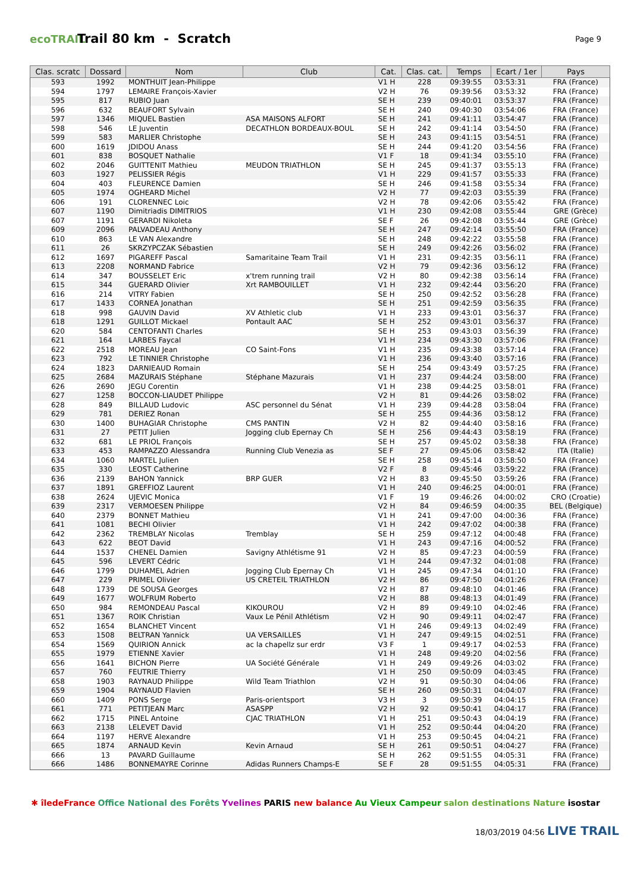ecoTRAIL
Trail 80 km - Scratch
Page 9
| Clas. scratc | Dossard | Nom | Club | Cat. | Clas. cat. | Temps | Ecart / 1er | Pays |
| --- | --- | --- | --- | --- | --- | --- | --- | --- |
| 593 | 1992 | MONTHUIT Jean-Philippe | | V1 H | 228 | 09:39:55 | 03:53:31 | FRA (France) |
| 594 | 1797 | LEMAIRE François-Xavier | | V2 H | 76 | 09:39:56 | 03:53:32 | FRA (France) |
| 595 | 817 | RUBIO Juan | | SE H | 239 | 09:40:01 | 03:53:37 | FRA (France) |
| 596 | 632 | BEAUFORT Sylvain | | SE H | 240 | 09:40:30 | 03:54:06 | FRA (France) |
| 597 | 1346 | MIQUEL Bastien | ASA MAISONS ALFORT | SE H | 241 | 09:41:11 | 03:54:47 | FRA (France) |
| 598 | 546 | LE Juventin | DECATHLON BORDEAUX-BOUL | SE H | 242 | 09:41:14 | 03:54:50 | FRA (France) |
| 599 | 583 | MARLIER Christophe | | SE H | 243 | 09:41:15 | 03:54:51 | FRA (France) |
| 600 | 1619 | JDIDOU Anass | | SE H | 244 | 09:41:20 | 03:54:56 | FRA (France) |
| 601 | 838 | BOSQUET Nathalie | | V1 F | 18 | 09:41:34 | 03:55:10 | FRA (France) |
| 602 | 2046 | GUITTENIT Mathieu | MEUDON TRIATHLON | SE H | 245 | 09:41:37 | 03:55:13 | FRA (France) |
| 603 | 1927 | PELISSIER Régis | | V1 H | 229 | 09:41:57 | 03:55:33 | FRA (France) |
| 604 | 403 | FLEURENCE Damien | | SE H | 246 | 09:41:58 | 03:55:34 | FRA (France) |
| 605 | 1974 | OGHEARD Michel | | V2 H | 77 | 09:42:03 | 03:55:39 | FRA (France) |
| 606 | 191 | CLORENNEC Loic | | V2 H | 78 | 09:42:06 | 03:55:42 | FRA (France) |
| 607 | 1190 | Dimitriadis DIMITRIOS | | V1 H | 230 | 09:42:08 | 03:55:44 | GRE (Grèce) |
| 607 | 1191 | GERARDI Nikoleta | | SE F | 26 | 09:42:08 | 03:55:44 | GRE (Grèce) |
| 609 | 2096 | PALVADEAU Anthony | | SE H | 247 | 09:42:14 | 03:55:50 | FRA (France) |
| 610 | 863 | LE VAN Alexandre | | SE H | 248 | 09:42:22 | 03:55:58 | FRA (France) |
| 611 | 26 | SKRZYPCZAK Sébastien | | SE H | 249 | 09:42:26 | 03:56:02 | FRA (France) |
| 612 | 1697 | PIGAREFF Pascal | Samaritaine Team Trail | V1 H | 231 | 09:42:35 | 03:56:11 | FRA (France) |
| 613 | 2208 | NORMAND Fabrice | | V2 H | 79 | 09:42:36 | 03:56:12 | FRA (France) |
| 614 | 347 | BOUSSELET Eric | x'trem running trail | V2 H | 80 | 09:42:38 | 03:56:14 | FRA (France) |
| 615 | 344 | GUERARD Olivier | Xrt RAMBOUILLET | V1 H | 232 | 09:42:44 | 03:56:20 | FRA (France) |
| 616 | 214 | VITRY Fabien | | SE H | 250 | 09:42:52 | 03:56:28 | FRA (France) |
| 617 | 1433 | CORNEA Jonathan | | SE H | 251 | 09:42:59 | 03:56:35 | FRA (France) |
| 618 | 998 | GAUVIN David | XV Athletic club | V1 H | 233 | 09:43:01 | 03:56:37 | FRA (France) |
| 618 | 1291 | GUILLOT Mickael | Pontault AAC | SE H | 252 | 09:43:01 | 03:56:37 | FRA (France) |
| 620 | 584 | CENTOFANTI Charles | | SE H | 253 | 09:43:03 | 03:56:39 | FRA (France) |
| 621 | 164 | LARBES Faycal | | V1 H | 234 | 09:43:30 | 03:57:06 | FRA (France) |
| 622 | 2518 | MOREAU Jean | CO Saint-Fons | V1 H | 235 | 09:43:38 | 03:57:14 | FRA (France) |
| 623 | 792 | LE TINNIER Christophe | | V1 H | 236 | 09:43:40 | 03:57:16 | FRA (France) |
| 624 | 1823 | DARNIEAUD Romain | | SE H | 254 | 09:43:49 | 03:57:25 | FRA (France) |
| 625 | 2684 | MAZURAIS Stéphane | Stéphane Mazurais | V1 H | 237 | 09:44:24 | 03:58:00 | FRA (France) |
| 626 | 2690 | JEGU Corentin | | V1 H | 238 | 09:44:25 | 03:58:01 | FRA (France) |
| 627 | 1258 | BOCCON-LIAUDET Philippe | | V2 H | 81 | 09:44:26 | 03:58:02 | FRA (France) |
| 628 | 849 | BILLAUD Ludovic | ASC personnel du Sénat | V1 H | 239 | 09:44:28 | 03:58:04 | FRA (France) |
| 629 | 781 | DERIEZ Ronan | | SE H | 255 | 09:44:36 | 03:58:12 | FRA (France) |
| 630 | 1400 | BUHAGIAR Christophe | CMS PANTIN | V2 H | 82 | 09:44:40 | 03:58:16 | FRA (France) |
| 631 | 27 | PETIT Julien | Jogging club Epernay Ch | SE H | 256 | 09:44:43 | 03:58:19 | FRA (France) |
| 632 | 681 | LE PRIOL François | | SE H | 257 | 09:45:02 | 03:58:38 | FRA (France) |
| 633 | 453 | RAMPAZZO Alessandra | Running Club Venezia as | SE F | 27 | 09:45:06 | 03:58:42 | ITA (Italie) |
| 634 | 1060 | MARTEL Julien | | SE H | 258 | 09:45:14 | 03:58:50 | FRA (France) |
| 635 | 330 | LEOST Catherine | | V2 F | 8 | 09:45:46 | 03:59:22 | FRA (France) |
| 636 | 2139 | BAHON Yannick | BRP GUER | V2 H | 83 | 09:45:50 | 03:59:26 | FRA (France) |
| 637 | 1891 | GREFFIOZ Laurent | | V1 H | 240 | 09:46:25 | 04:00:01 | FRA (France) |
| 638 | 2624 | UJEVIC Monica | | V1 F | 19 | 09:46:26 | 04:00:02 | CRO (Croatie) |
| 639 | 2317 | VERMOESEN Philippe | | V2 H | 84 | 09:46:59 | 04:00:35 | BEL (Belgique) |
| 640 | 2379 | BONNET Mathieu | | V1 H | 241 | 09:47:00 | 04:00:36 | FRA (France) |
| 641 | 1081 | BECHI Olivier | | V1 H | 242 | 09:47:02 | 04:00:38 | FRA (France) |
| 642 | 2362 | TREMBLAY Nicolas | Tremblay | SE H | 259 | 09:47:12 | 04:00:48 | FRA (France) |
| 643 | 622 | BEOT David | | V1 H | 243 | 09:47:16 | 04:00:52 | FRA (France) |
| 644 | 1537 | CHENEL Damien | Savigny Athlétisme 91 | V2 H | 85 | 09:47:23 | 04:00:59 | FRA (France) |
| 645 | 596 | LEVERT Cédric | | V1 H | 244 | 09:47:32 | 04:01:08 | FRA (France) |
| 646 | 1799 | DUHAMEL Adrien | Jogging Club Epernay Ch | V1 H | 245 | 09:47:34 | 04:01:10 | FRA (France) |
| 647 | 229 | PRIMEL Olivier | US CRETEIL TRIATHLON | V2 H | 86 | 09:47:50 | 04:01:26 | FRA (France) |
| 648 | 1739 | DE SOUSA Georges | | V2 H | 87 | 09:48:10 | 04:01:46 | FRA (France) |
| 649 | 1677 | WOLFRUM Roberto | | V2 H | 88 | 09:48:13 | 04:01:49 | FRA (France) |
| 650 | 984 | REMONDEAU Pascal | KIKOUROU | V2 H | 89 | 09:49:10 | 04:02:46 | FRA (France) |
| 651 | 1367 | ROIK Christian | Vaux Le Pénil Athlétism | V2 H | 90 | 09:49:11 | 04:02:47 | FRA (France) |
| 652 | 1654 | BLANCHET Vincent | | V1 H | 246 | 09:49:13 | 04:02:49 | FRA (France) |
| 653 | 1508 | BELTRAN Yannick | UA VERSAILLES | V1 H | 247 | 09:49:15 | 04:02:51 | FRA (France) |
| 654 | 1569 | QUIRION Annick | ac la chapellz sur erdr | V3 F | 1 | 09:49:17 | 04:02:53 | FRA (France) |
| 655 | 1979 | ETIENNE Xavier | | V1 H | 248 | 09:49:20 | 04:02:56 | FRA (France) |
| 656 | 1641 | BICHON Pierre | UA Société Générale | V1 H | 249 | 09:49:26 | 04:03:02 | FRA (France) |
| 657 | 760 | FEUTRIE Thierry | | V1 H | 250 | 09:50:09 | 04:03:45 | FRA (France) |
| 658 | 1903 | RAYNAUD Philippe | Wild Team Triathlon | V2 H | 91 | 09:50:30 | 04:04:06 | FRA (France) |
| 659 | 1904 | RAYNAUD Flavien | | SE H | 260 | 09:50:31 | 04:04:07 | FRA (France) |
| 660 | 1409 | PONS Serge | Paris-orientsport | V3 H | 3 | 09:50:39 | 04:04:15 | FRA (France) |
| 661 | 771 | PETITJEAN Marc | ASASPP | V2 H | 92 | 09:50:41 | 04:04:17 | FRA (France) |
| 662 | 1715 | PINEL Antoine | CJAC TRIATHLON | V1 H | 251 | 09:50:43 | 04:04:19 | FRA (France) |
| 663 | 2138 | LELEVET David | | V1 H | 252 | 09:50:44 | 04:04:20 | FRA (France) |
| 664 | 1197 | HERVE Alexandre | | V1 H | 253 | 09:50:45 | 04:04:21 | FRA (France) |
| 665 | 1874 | ARNAUD Kevin | Kevin Arnaud | SE H | 261 | 09:50:51 | 04:04:27 | FRA (France) |
| 666 | 13 | PAVARD Guillaume | | SE H | 262 | 09:51:55 | 04:05:31 | FRA (France) |
| 666 | 1486 | BONNEMAYRE Corinne | Adidas Runners Champs-E | SE F | 28 | 09:51:55 | 04:05:31 | FRA (France) |
✱ îledeFrance Office National des Forêts Yvelines PARIS new balance Au Vieux Campeur salon destinations Nature isostar
18/03/2019 04:56 LIVE TRAIL